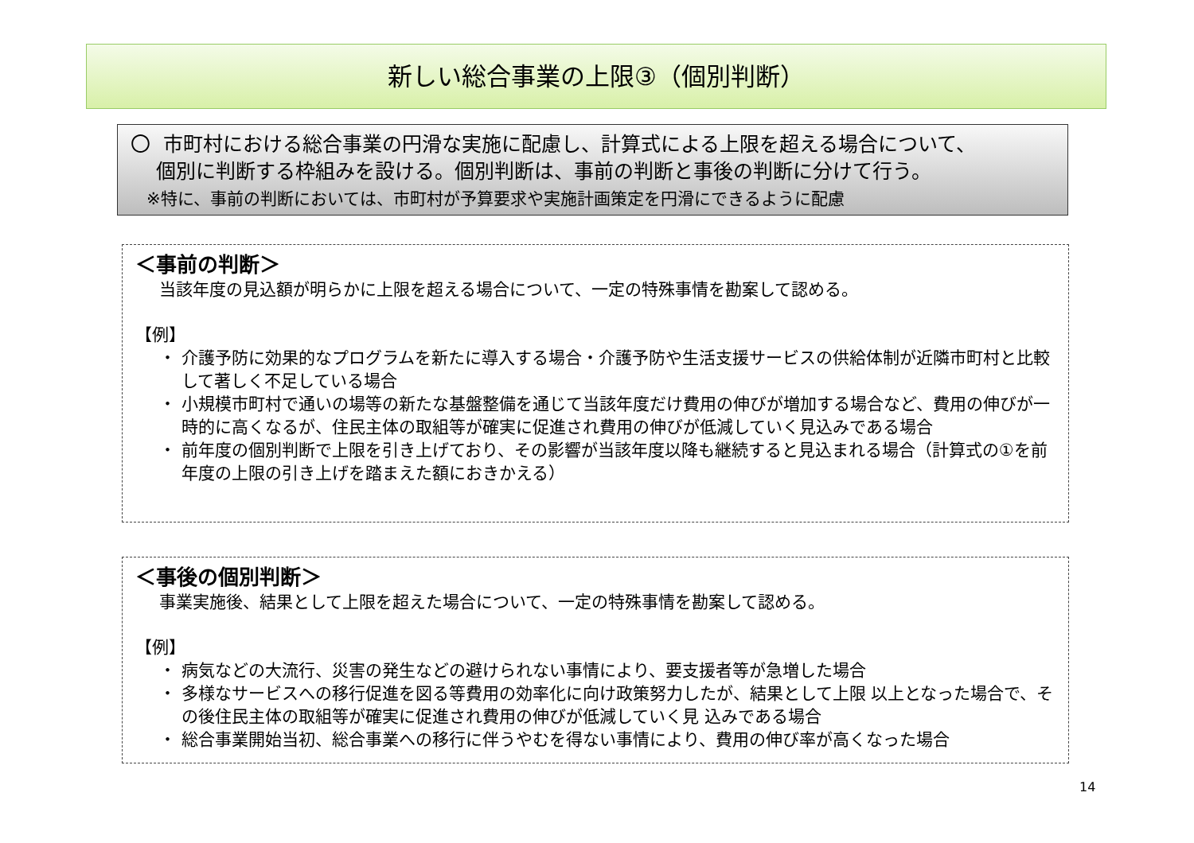新しい総合事業の上限③（個別判断）
〇 市町村における総合事業の円滑な実施に配慮し、計算式による上限を超える場合について、
個別に判断する枠組みを設ける。個別判断は、事前の判断と事後の判断に分けて行う。
※特に、事前の判断においては、市町村が予算要求や実施計画策定を円滑にできるように配慮
＜事前の判断＞
当該年度の見込額が明らかに上限を超える場合について、一定の特殊事情を勘案して認める。
【例】
・ 介護予防に効果的なプログラムを新たに導入する場合・介護予防や生活支援サービスの供給体制が近隣市町村と比較して著しく不足している場合
・ 小規模市町村で通いの場等の新たな基盤整備を通じて当該年度だけ費用の伸びが増加する場合など、費用の伸びが一時的に高くなるが、住民主体の取組等が確実に促進され費用の伸びが低減していく見込みである場合
・ 前年度の個別判断で上限を引き上げており、その影響が当該年度以降も継続すると見込まれる場合（計算式の①を前年度の上限の引き上げを踏まえた額におきかえる）
＜事後の個別判断＞
事業実施後、結果として上限を超えた場合について、一定の特殊事情を勘案して認める。
【例】
・ 病気などの大流行、災害の発生などの避けられない事情により、要支援者等が急増した場合
・ 多様なサービスへの移行促進を図る等費用の効率化に向け政策努力したが、結果として上限 以上となった場合で、その後住民主体の取組等が確実に促進され費用の伸びが低減していく見 込みである場合
・ 総合事業開始当初、総合事業への移行に伴うやむを得ない事情により、費用の伸び率が高くなった場合
14